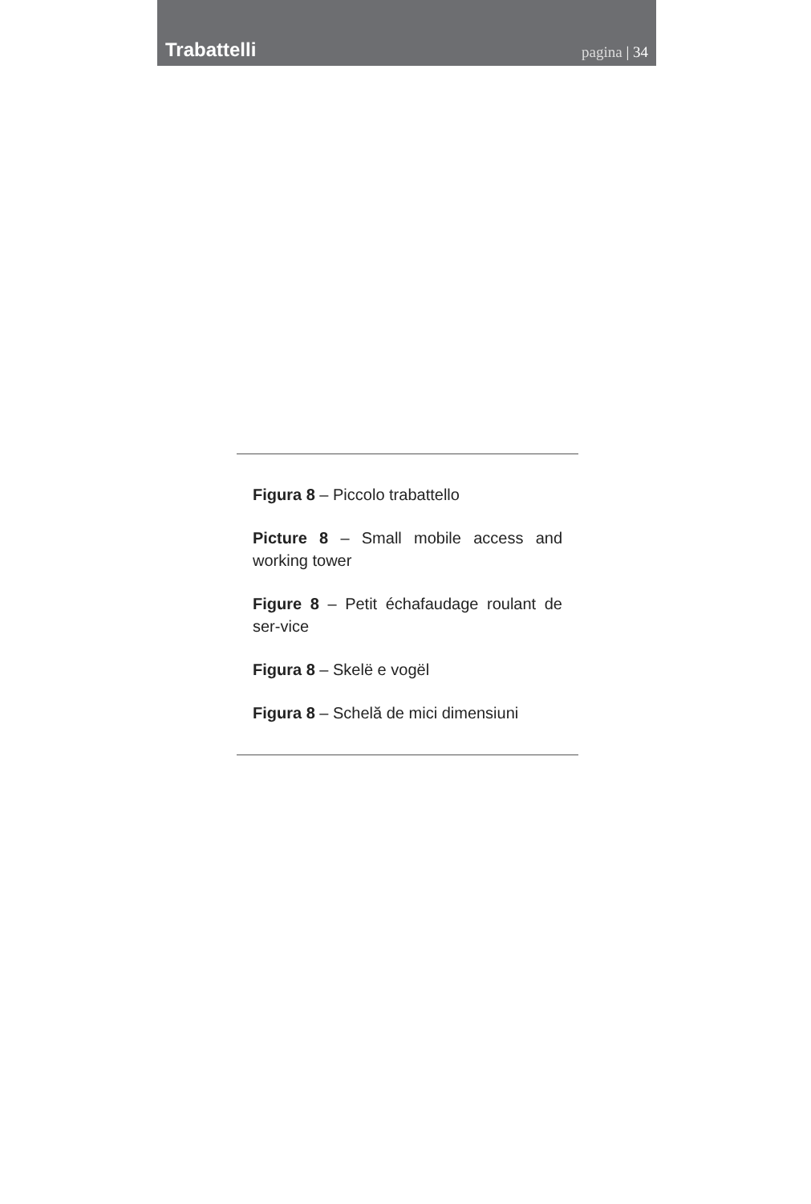Trabattelli pagina | 34
Figura 8 – Piccolo trabattello
Picture 8 – Small mobile access and working tower
Figure 8 – Petit échafaudage roulant de ser-vice
Figura 8 – Skelë e vogël
Figura 8 – Schelă de mici dimensiuni